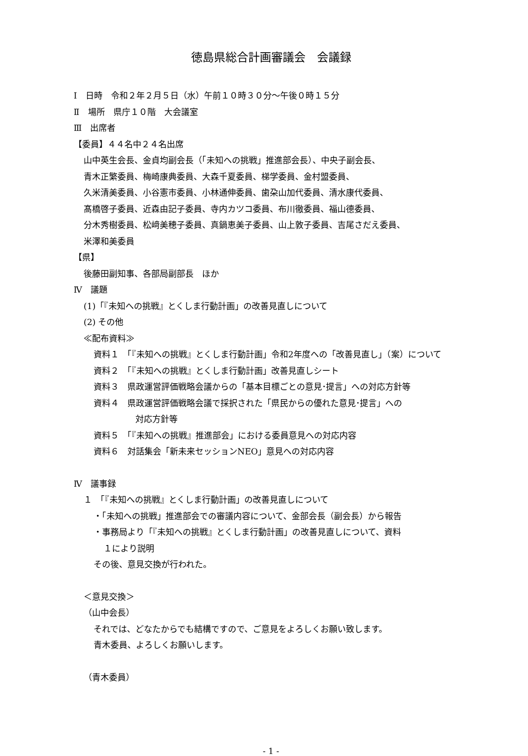徳島県総合計画審議会　会議録
Ⅰ　日時　令和２年２月５日（水）午前１０時３０分～午後０時１５分
Ⅱ　場所　県庁１０階　大会議室
Ⅲ　出席者
【委員】４４名中２４名出席
山中英生会長、金貞均副会長（「未知への挑戦」推進部会長）、中央子副会長、
青木正繁委員、梅崎康典委員、大森千夏委員、梯学委員、金村盟委員、
久米清美委員、小谷憲市委員、小林通伸委員、歯朶山加代委員、清水康代委員、
髙橋啓子委員、近森由記子委員、寺内カツコ委員、布川徹委員、福山德委員、
分木秀樹委員、松﨑美穂子委員、真鍋恵美子委員、山上敦子委員、吉尾さだえ委員、
米澤和美委員
【県】
後藤田副知事、各部局副部長　ほか
Ⅳ　議題
(1)「『未知への挑戦』とくしま行動計画」の改善見直しについて
(2) その他
≪配布資料≫
資料１　「『未知への挑戦』とくしま行動計画」令和2年度への「改善見直し」（案）について
資料２　「『未知への挑戦』とくしま行動計画」改善見直しシート
資料３　県政運営評価戦略会議からの「基本目標ごとの意見･提言」への対応方針等
資料４　県政運営評価戦略会議で採択された「県民からの優れた意見･提言」への
対応方針等
資料５　「『未知への挑戦』推進部会」における委員意見への対応内容
資料６　対話集会「新未来セッションNEO」意見への対応内容
Ⅳ　議事録
１　「『未知への挑戦』とくしま行動計画」の改善見直しについて
・「未知への挑戦」推進部会での審議内容について、金部会長（副会長）から報告
・事務局より「『未知への挑戦』とくしま行動計画」の改善見直しについて、資料
１により説明
その後、意見交換が行われた。
＜意見交換＞
（山中会長）
それでは、どなたからでも結構ですので、ご意見をよろしくお願い致します。
青木委員、よろしくお願いします。
（青木委員）
- 1 -